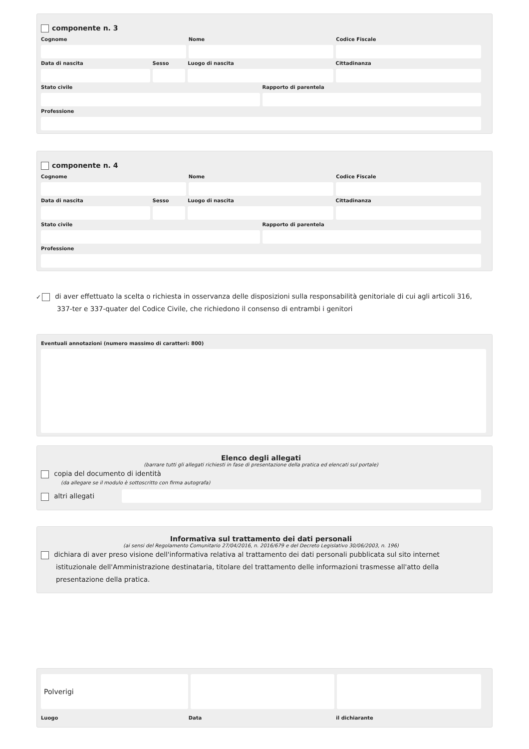componente n. 3
Cognome Nome Codice Fiscale
Data di nascita Sesso Luogo di nascita Cittadinanza
Stato civile Rapporto di parentela
Professione
componente n. 4
Cognome Nome Codice Fiscale
Data di nascita Sesso Luogo di nascita Cittadinanza
Stato civile Rapporto di parentela
Professione
✓ di aver effettuato la scelta o richiesta in osservanza delle disposizioni sulla responsabilità genitoriale di cui agli articoli 316, 337-ter e 337-quater del Codice Civile, che richiedono il consenso di entrambi i genitori
Eventuali annotazioni (numero massimo di caratteri: 800)
Elenco degli allegati
(barrare tutti gli allegati richiesti in fase di presentazione della pratica ed elencati sul portale)
copia del documento di identità
(da allegare se il modulo è sottoscritto con firma autografa)
altri allegati
Informativa sul trattamento dei dati personali
(ai sensi del Regolamento Comunitario 27/04/2016, n. 2016/679 e del Decreto Legislativo 30/06/2003, n. 196)
dichiara di aver preso visione dell'informativa relativa al trattamento dei dati personali pubblicata sul sito internet istituzionale dell'Amministrazione destinataria, titolare del trattamento delle informazioni trasmesse all'atto della presentazione della pratica.
Polverigi
Luogo Data il dichiarante